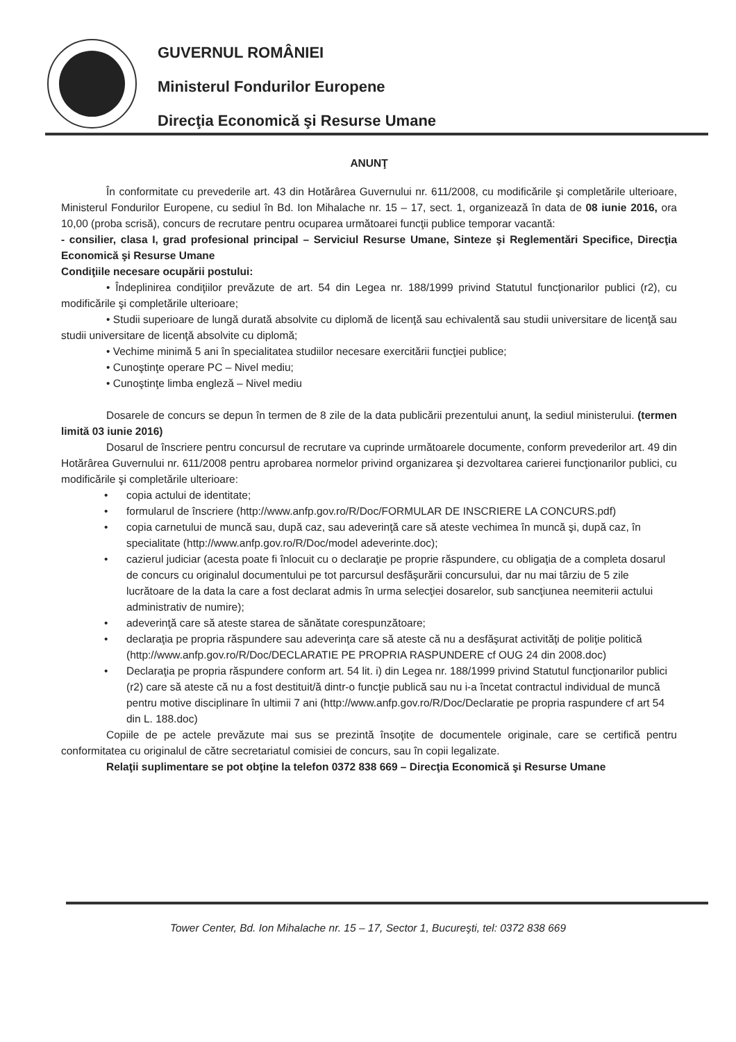GUVERNUL ROMÂNIEI
Ministerul Fondurilor Europene
Direcţia Economică şi Resurse Umane
ANUNŢ
În conformitate cu prevederile art. 43 din Hotărârea Guvernului nr. 611/2008, cu modificările şi completările ulterioare, Ministerul Fondurilor Europene, cu sediul în Bd. Ion Mihalache nr. 15 – 17, sect. 1, organizează în data de 08 iunie 2016, ora 10,00 (proba scrisă), concurs de recrutare pentru ocuparea următoarei funcţii publice temporar vacantă:
- consilier, clasa I, grad profesional principal – Serviciul Resurse Umane, Sinteze şi Reglementări Specifice, Direcţia Economică şi Resurse Umane
Condiţiile necesare ocupării postului:
• Îndeplinirea condiţiilor prevăzute de art. 54 din Legea nr. 188/1999 privind Statutul funcţionarilor publici (r2), cu modificările şi completările ulterioare;
• Studii superioare de lungă durată absolvite cu diplomă de licenţă sau echivalentă sau studii universitare de licenţă sau studii universitare de licenţă absolvite cu diplomă;
• Vechime minimă 5 ani în specialitatea studiilor necesare exercitării funcţiei publice;
• Cunoştinţe operare PC – Nivel mediu;
• Cunoştinţe limba engleză – Nivel mediu
Dosarele de concurs se depun în termen de 8 zile de la data publicării prezentului anunţ, la sediul ministerului. (termen limită 03 iunie 2016)
Dosarul de înscriere pentru concursul de recrutare va cuprinde următoarele documente, conform prevederilor art. 49 din Hotărârea Guvernului nr. 611/2008 pentru aprobarea normelor privind organizarea şi dezvoltarea carierei funcţionarilor publici, cu modificările şi completările ulterioare:
• copia actului de identitate;
• formularul de înscriere (http://www.anfp.gov.ro/R/Doc/FORMULAR DE INSCRIERE LA CONCURS.pdf)
• copia carnetului de muncă sau, după caz, sau adeverinţă care să ateste vechimea în muncă şi, după caz, în specialitate (http://www.anfp.gov.ro/R/Doc/model adeverinte.doc);
• cazierul judiciar (acesta poate fi înlocuit cu o declaraţie pe proprie răspundere, cu obligaţia de a completa dosarul de concurs cu originalul documentului pe tot parcursul desfăşurării concursului, dar nu mai târziu de 5 zile lucrătoare de la data la care a fost declarat admis în urma selecţiei dosarelor, sub sancţiunea neemiterii actului administrativ de numire);
• adeverinţă care să ateste starea de sănătate corespunzătoare;
• declaraţia pe propria răspundere sau adeverinţa care să ateste că nu a desfăşurat activităţi de poliţie politică (http://www.anfp.gov.ro/R/Doc/DECLARATIE PE PROPRIA RASPUNDERE cf OUG 24 din 2008.doc)
• Declaraţia pe propria răspundere conform art. 54 lit. i) din Legea nr. 188/1999 privind Statutul funcţionarilor publici (r2) care să ateste că nu a fost destituit/ă dintr-o funcţie publică sau nu i-a încetat contractul individual de muncă pentru motive disciplinare în ultimii 7 ani (http://www.anfp.gov.ro/R/Doc/Declaratie pe propria raspundere cf art 54 din L. 188.doc)
Copiile de pe actele prevăzute mai sus se prezintă însoţite de documentele originale, care se certifică pentru conformitatea cu originalul de către secretariatul comisiei de concurs, sau în copii legalizate.
Relaţii suplimentare se pot obţine la telefon 0372 838 669 – Direcţia Economică şi Resurse Umane
Tower Center, Bd. Ion Mihalache nr. 15 – 17, Sector 1, Bucureşti, tel: 0372 838 669